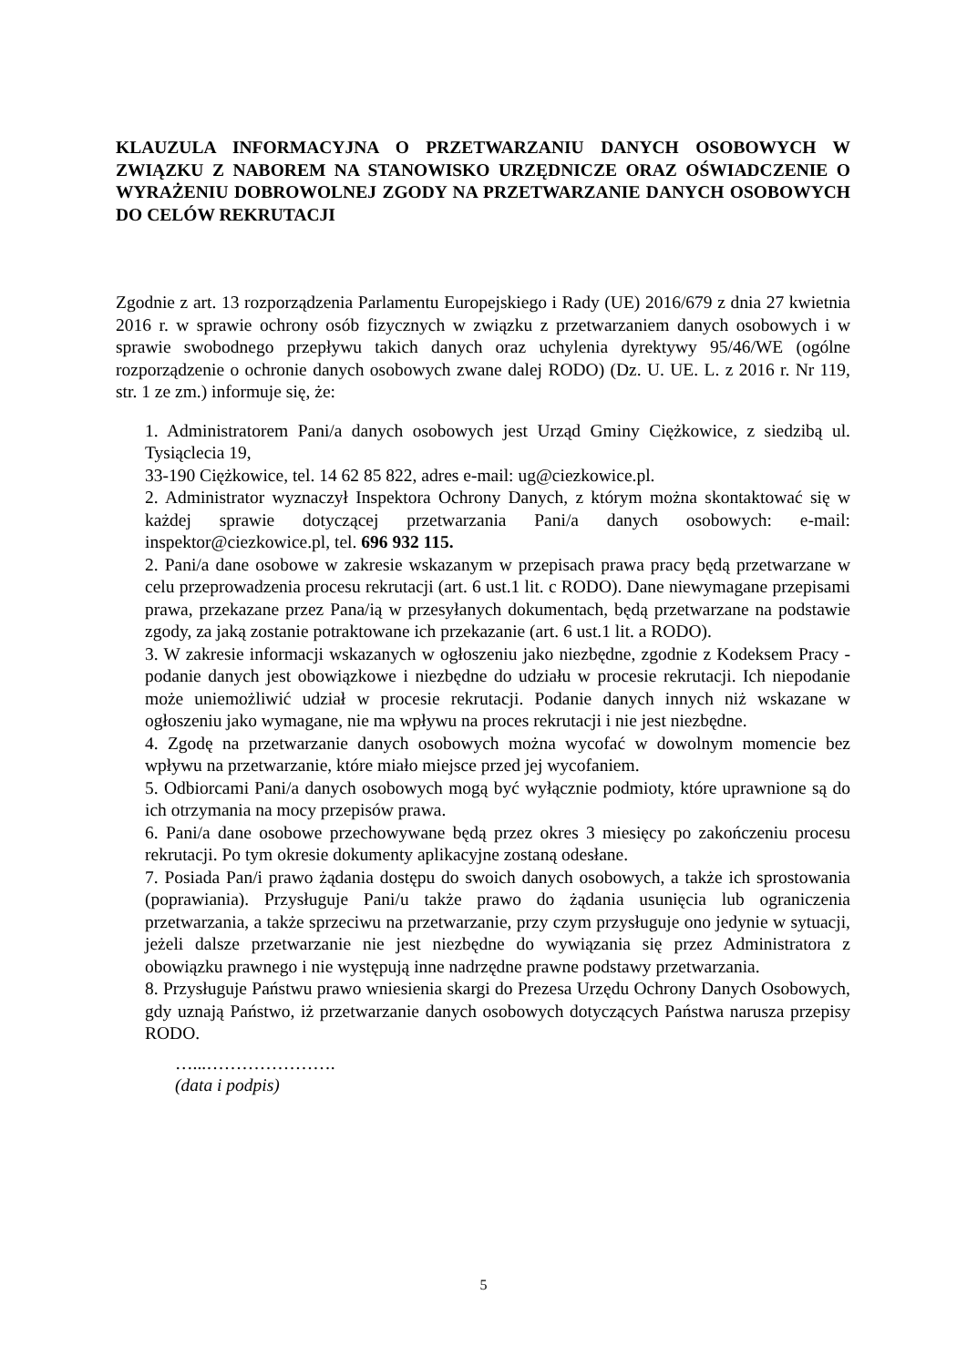KLAUZULA INFORMACYJNA O PRZETWARZANIU DANYCH OSOBOWYCH W ZWIĄZKU Z NABOREM NA STANOWISKO URZĘDNICZE ORAZ OŚWIADCZENIE O WYRAŻENIU DOBROWOLNEJ ZGODY NA PRZETWARZANIE DANYCH OSOBOWYCH DO CELÓW REKRUTACJI
Zgodnie z art. 13 rozporządzenia Parlamentu Europejskiego i Rady (UE) 2016/679 z dnia 27 kwietnia 2016 r. w sprawie ochrony osób fizycznych w związku z przetwarzaniem danych osobowych i w sprawie swobodnego przepływu takich danych oraz uchylenia dyrektywy 95/46/WE (ogólne rozporządzenie o ochronie danych osobowych zwane dalej RODO) (Dz. U. UE. L. z 2016 r. Nr 119, str. 1 ze zm.) informuje się, że:
1. Administratorem Pani/a danych osobowych jest Urząd Gminy Ciężkowice, z siedzibą ul. Tysiąclecia 19,
33-190 Ciężkowice, tel. 14 62 85 822, adres e-mail: ug@ciezkowice.pl.
2. Administrator wyznaczył Inspektora Ochrony Danych, z którym można skontaktować się w każdej sprawie dotyczącej przetwarzania Pani/a danych osobowych: e-mail: inspektor@ciezkowice.pl, tel. 696 932 115.
2. Pani/a dane osobowe w zakresie wskazanym w przepisach prawa pracy będą przetwarzane w celu przeprowadzenia procesu rekrutacji (art. 6 ust.1 lit. c RODO). Dane niewymagane przepisami prawa, przekazane przez Pana/ią w przesyłanych dokumentach, będą przetwarzane na podstawie zgody, za jaką zostanie potraktowane ich przekazanie (art. 6 ust.1 lit. a RODO).
3. W zakresie informacji wskazanych w ogłoszeniu jako niezbędne, zgodnie z Kodeksem Pracy - podanie danych jest obowiązkowe i niezbędne do udziału w procesie rekrutacji. Ich niepodanie może uniemożliwić udział w procesie rekrutacji. Podanie danych innych niż wskazane w ogłoszeniu jako wymagane, nie ma wpływu na proces rekrutacji i nie jest niezbędne.
4. Zgodę na przetwarzanie danych osobowych można wycofać w dowolnym momencie bez wpływu na przetwarzanie, które miało miejsce przed jej wycofaniem.
5. Odbiorcami Pani/a danych osobowych mogą być wyłącznie podmioty, które uprawnione są do ich otrzymania na mocy przepisów prawa.
6. Pani/a dane osobowe przechowywane będą przez okres 3 miesięcy po zakończeniu procesu rekrutacji. Po tym okresie dokumenty aplikacyjne zostaną odesłane.
7. Posiada Pan/i prawo żądania dostępu do swoich danych osobowych, a także ich sprostowania (poprawiania). Przysługuje Pani/u także prawo do żądania usunięcia lub ograniczenia przetwarzania, a także sprzeciwu na przetwarzanie, przy czym przysługuje ono jedynie w sytuacji, jeżeli dalsze przetwarzanie nie jest niezbędne do wywiązania się przez Administratora z obowiązku prawnego i nie występują inne nadrzędne prawne podstawy przetwarzania.
8. Przysługuje Państwu prawo wniesienia skargi do Prezesa Urzędu Ochrony Danych Osobowych, gdy uznają Państwo, iż przetwarzanie danych osobowych dotyczących Państwa narusza przepisy RODO.
…...………………….
(data i podpis)
5